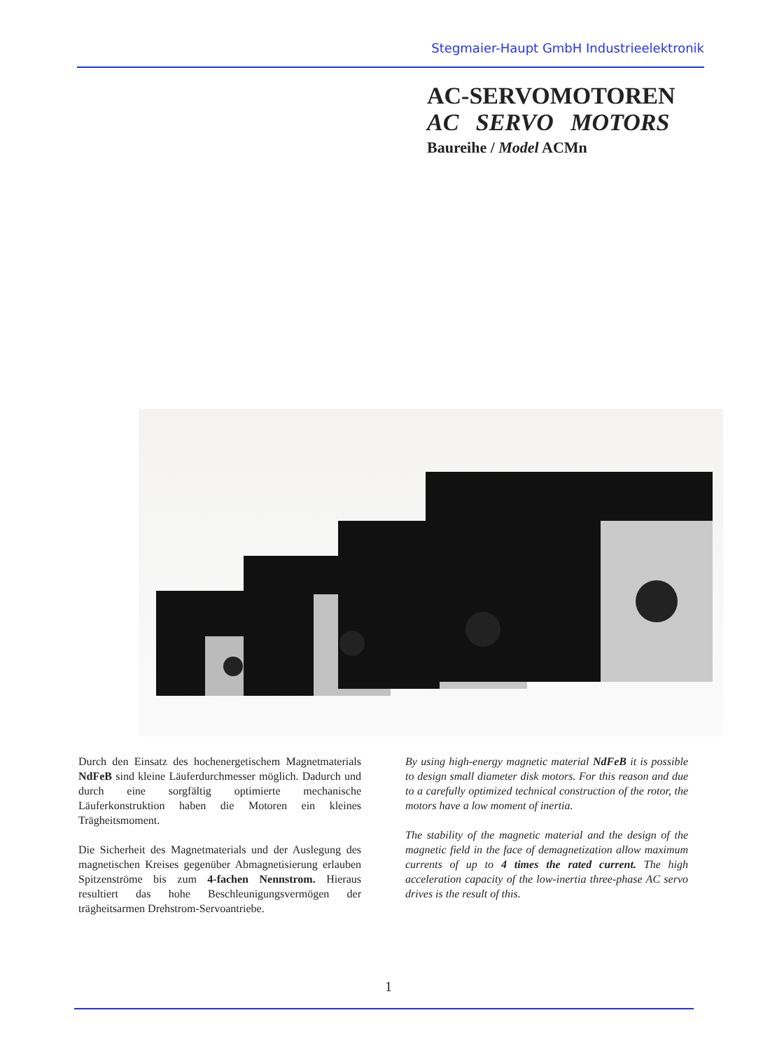Stegmaier-Haupt GmbH Industrieelektronik
AC-SERVOMOTOREN
AC SERVO MOTORS
Baureihe / Model ACMn
Durch den Einsatz des hochenergetischem Magnetmaterials NdFeB sind kleine Läuferdurchmesser möglich. Dadurch und durch eine sorgfältig optimierte mechanische Läuferkonstruktion haben die Motoren ein kleines Trägheitsmoment.
Die Sicherheit des Magnetmaterials und der Auslegung des magnetischen Kreises gegenüber Abmagnetisierung erlauben Spitzenströme bis zum 4-fachen Nennstrom. Hieraus resultiert das hohe Beschleunigungsvermögen der trägheitsarmen Drehstrom-Servoantriebe.
By using high-energy magnetic material NdFeB it is possible to design small diameter disk motors. For this reason and due to a carefully optimized technical construction of the rotor, the motors have a low moment of inertia.
The stability of the magnetic material and the design of the magnetic field in the face of demagnetization allow maximum currents of up to 4 times the rated current. The high acceleration capacity of the low-inertia three-phase AC servo drives is the result of this.
1